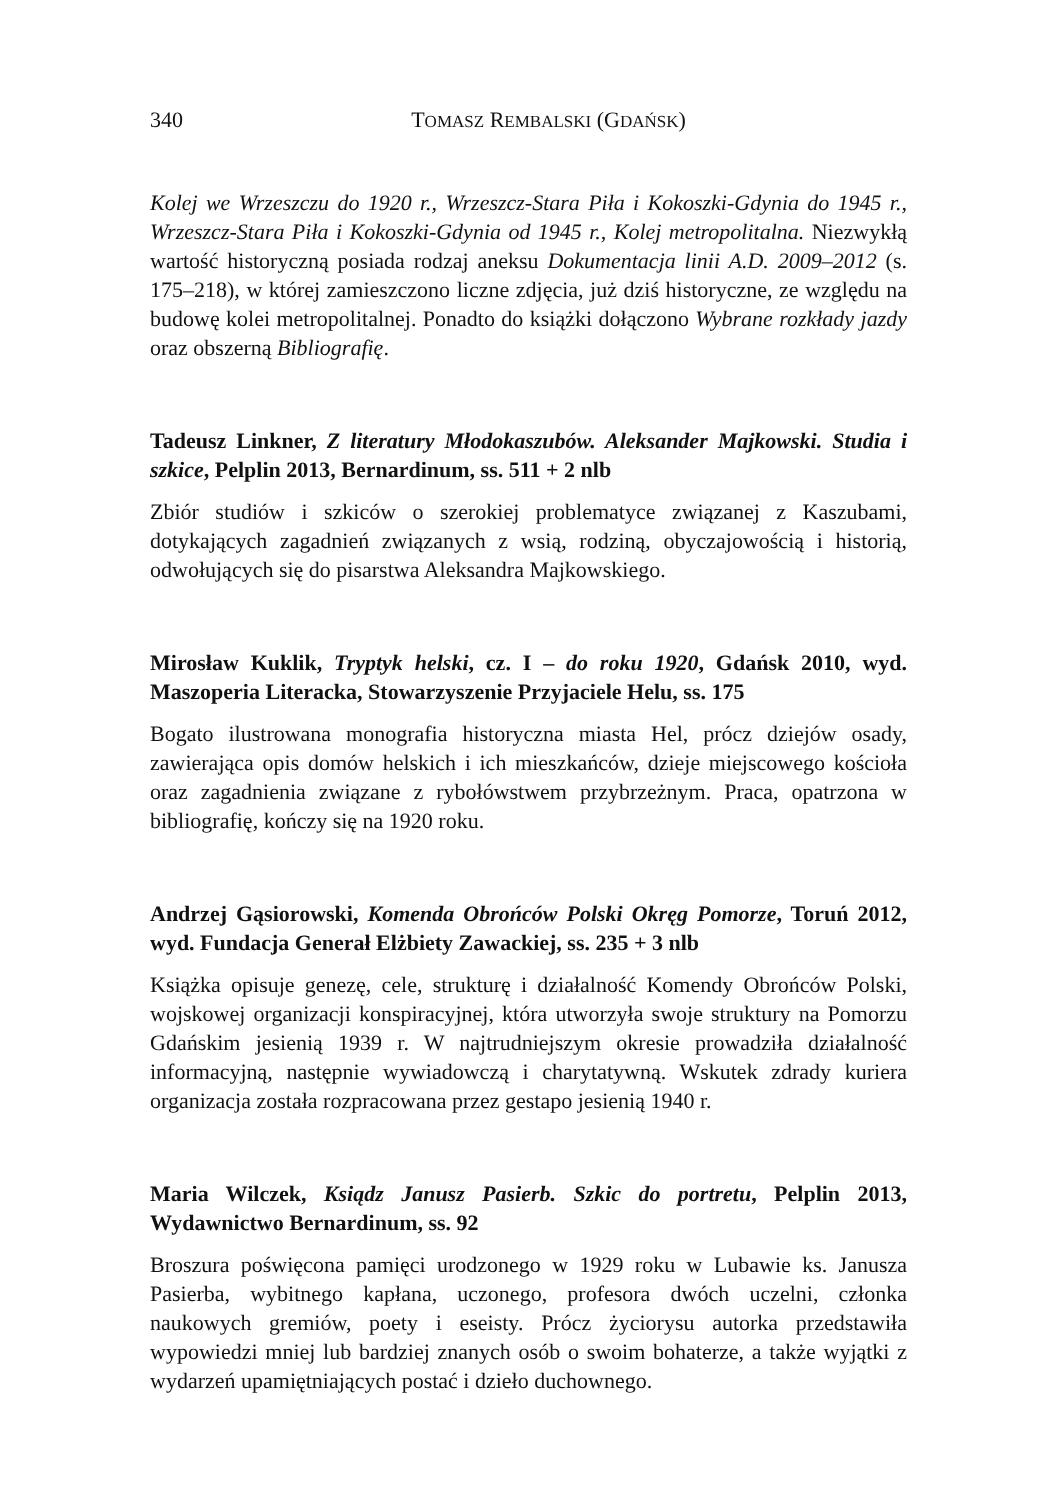340 TOMASZ REMBALSKI (GDAŃSK)
Kolej we Wrzeszczu do 1920 r., Wrzeszcz-Stara Piła i Kokoszki-Gdynia do 1945 r., Wrzeszcz-Stara Piła i Kokoszki-Gdynia od 1945 r., Kolej metropolitalna. Niezwykłą wartość historyczną posiada rodzaj aneksu Dokumentacja linii A.D. 2009–2012 (s. 175–218), w której zamieszczono liczne zdjęcia, już dziś historyczne, ze względu na budowę kolei metropolitalnej. Ponadto do książki dołączono Wybrane rozkłady jazdy oraz obszerną Bibliografię.
Tadeusz Linkner, Z literatury Młodokaszubów. Aleksander Majkowski. Studia i szkice, Pelplin 2013, Bernardinum, ss. 511 + 2 nlb
Zbiór studiów i szkiców o szerokiej problematyce związanej z Kaszubami, dotykających zagadnień związanych z wsią, rodziną, obyczajowością i historią, odwołujących się do pisarstwa Aleksandra Majkowskiego.
Mirosław Kuklik, Tryptyk helski, cz. I – do roku 1920, Gdańsk 2010, wyd. Maszoperia Literacka, Stowarzyszenie Przyjaciele Helu, ss. 175
Bogato ilustrowana monografia historyczna miasta Hel, prócz dziejów osady, zawierająca opis domów helskich i ich mieszkańców, dzieje miejscowego kościoła oraz zagadnienia związane z rybołówstwem przybrzeżnym. Praca, opatrzona w bibliografię, kończy się na 1920 roku.
Andrzej Gąsiorowski, Komenda Obrońców Polski Okręg Pomorze, Toruń 2012, wyd. Fundacja Generał Elżbiety Zawackiej, ss. 235 + 3 nlb
Książka opisuje genezę, cele, strukturę i działalność Komendy Obrońców Polski, wojskowej organizacji konspiracyjnej, która utworzyła swoje struktury na Pomorzu Gdańskim jesienią 1939 r. W najtrudniejszym okresie prowadziła działalność informacyjną, następnie wywiadowczą i charytatywną. Wskutek zdrady kuriera organizacja została rozpracowana przez gestapo jesienią 1940 r.
Maria Wilczek, Ksiądz Janusz Pasierb. Szkic do portretu, Pelplin 2013, Wydawnictwo Bernardinum, ss. 92
Broszura poświęcona pamięci urodzonego w 1929 roku w Lubawie ks. Janusza Pasierba, wybitnego kapłana, uczonego, profesora dwóch uczelni, członka naukowych gremiów, poety i eseisty. Prócz życiorysu autorka przedstawiła wypowiedzi mniej lub bardziej znanych osób o swoim bohaterze, a także wyjątki z wydarzeń upamiętniających postać i dzieło duchownego.